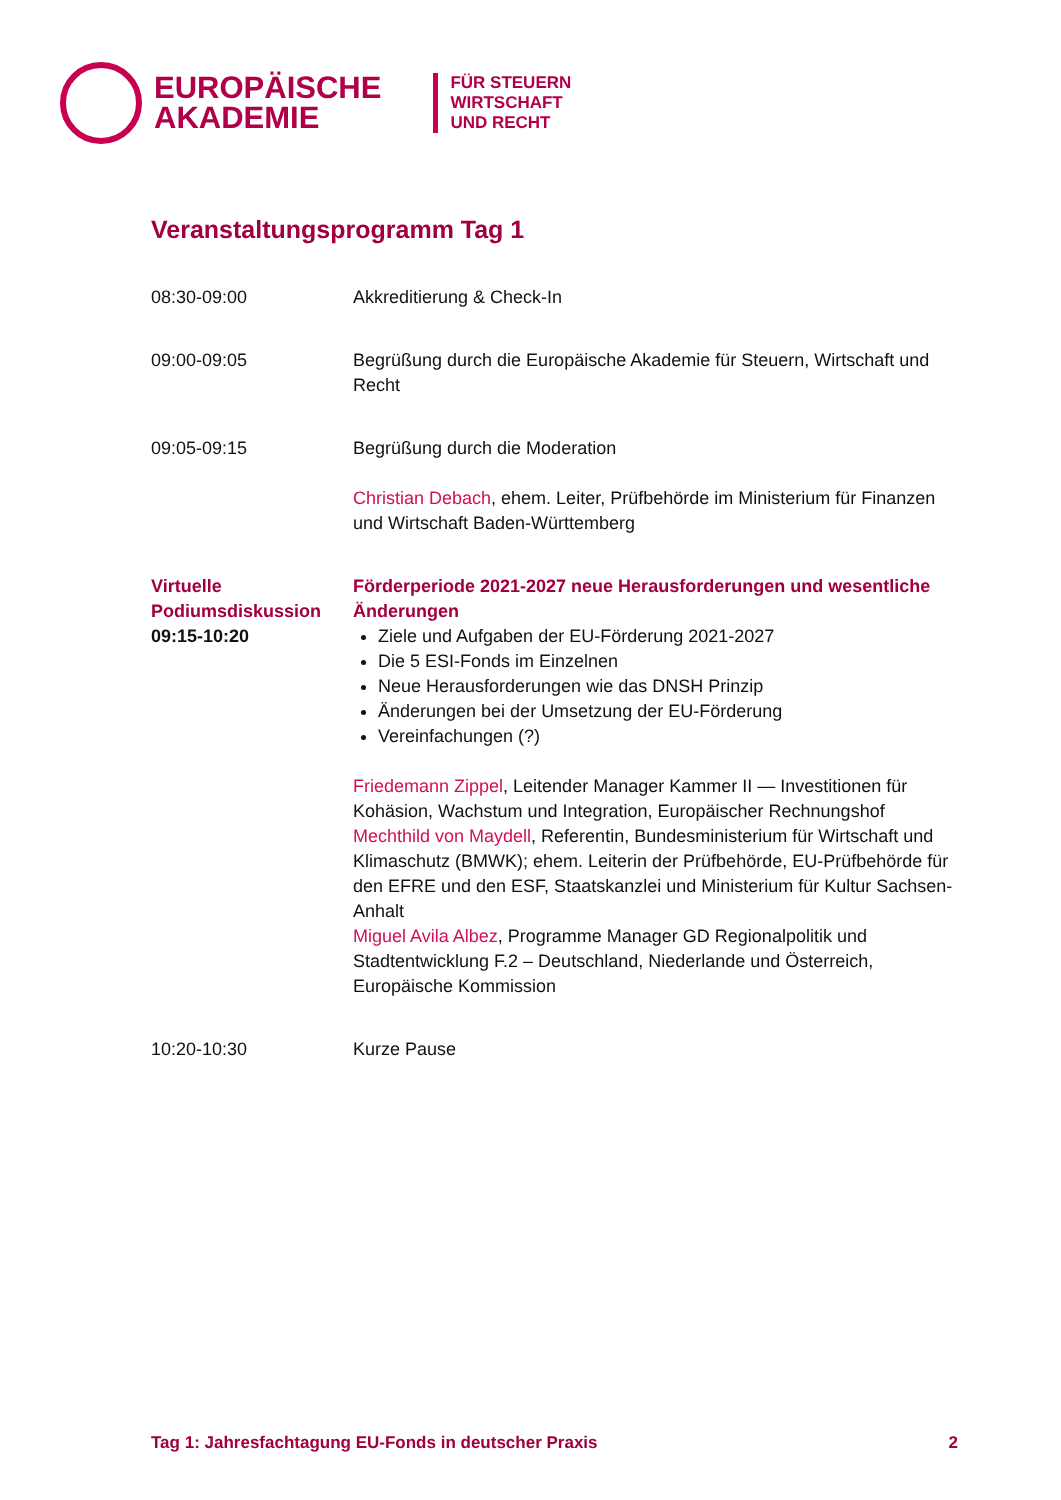EUROPÄISCHE
AKADEMIE
FÜR STEUERN
WIRTSCHAFT
UND RECHT
Veranstaltungsprogramm Tag 1
| 08:30-09:00 | Akkreditierung & Check-In |
| 09:00-09:05 | Begrüßung durch die Europäische Akademie für Steuern, Wirtschaft und Recht |
| 09:05-09:15 | Begrüßung durch die Moderation Christian Debach , ehem. Leiter, Prüfbehörde im Ministerium für Finanzen und Wirtschaft Baden-Württemberg |
| Virtuelle Podiumsdiskussion 09:15-10:20 | Förderperiode 2021-2027 neue Herausforderungen und wesentliche Änderungen Ziele und Aufgaben der EU-Förderung 2021-2027 Die 5 ESI-Fonds im Einzelnen Neue Herausforderungen wie das DNSH Prinzip Änderungen bei der Umsetzung der EU-Förderung Vereinfachungen (?) Friedemann Zippel , Leitender Manager Kammer II — Investitionen für Kohäsion, Wachstum und Integration, Europäischer Rechnungshof Mechthild von Maydell , Referentin, Bundesministerium für Wirtschaft und Klimaschutz (BMWK); ehem. Leiterin der Prüfbehörde, EU-Prüfbehörde für den EFRE und den ESF, Staatskanzlei und Ministerium für Kultur Sachsen-Anhalt Miguel Avila Albez , Programme Manager GD Regionalpolitik und Stadtentwicklung F.2 – Deutschland, Niederlande und Österreich, Europäische Kommission |
| 10:20-10:30 | Kurze Pause |
Tag 1: Jahresfachtagung EU-Fonds in deutscher Praxis 2